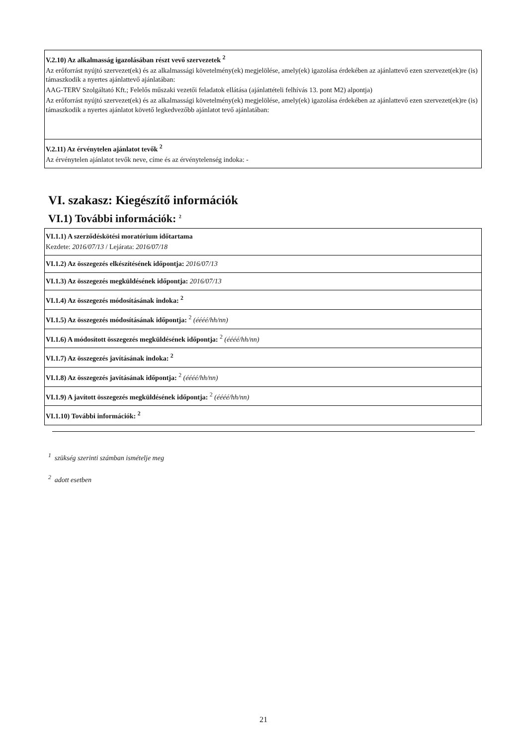V.2.10) Az alkalmasság igazolásában részt vevő szervezetek <sup>2</sup>
Az erőforrást nyújtó szervezet(ek) és az alkalmassági követelmény(ek) megjelölése, amely(ek) igazolása érdekében az ajánlattevő ezen szervezet(ek)re (is) támaszkodik a nyertes ajánlattevő ajánlatában:
AAG-TERV Szolgáltató Kft.; Felelős műszaki vezetői feladatok ellátása (ajánlattételi felhívás 13. pont M2) alpontja)
Az erőforrást nyújtó szervezet(ek) és az alkalmassági követelmény(ek) megjelölése, amely(ek) igazolása érdekében az ajánlattevő ezen szervezet(ek)re (is) támaszkodik a nyertes ajánlatot követő legkedvezőbb ajánlatot tevő ajánlatában:
V.2.11) Az érvénytelen ajánlatot tevők <sup>2</sup>
Az érvénytelen ajánlatot tevők neve, címe és az érvénytelenség indoka: -
VI. szakasz: Kiegészítő információk
VI.1) További információk: <sup>2</sup>
VI.1.1) A szerződéskötési moratórium időtartama
Kezdete: 2016/07/13 / Lejárata: 2016/07/18
VI.1.2) Az összegezés elkészítésének időpontja: 2016/07/13
VI.1.3) Az összegezés megküldésének időpontja: 2016/07/13
VI.1.4) Az összegezés módosításának indoka: <sup>2</sup>
VI.1.5) Az összegezés módosításának időpontja: <sup>2</sup> (éééé/hh/nn)
VI.1.6) A módosított összegezés megküldésének időpontja: <sup>2</sup> (éééé/hh/nn)
VI.1.7) Az összegezés javításának indoka: <sup>2</sup>
VI.1.8) Az összegezés javításának időpontja: <sup>2</sup> (éééé/hh/nn)
VI.1.9) A javított összegezés megküldésének időpontja: <sup>2</sup> (éééé/hh/nn)
VI.1.10) További információk: <sup>2</sup>
<sup>1</sup> szükség szerinti számban ismételje meg
<sup>2</sup> adott esetben
21